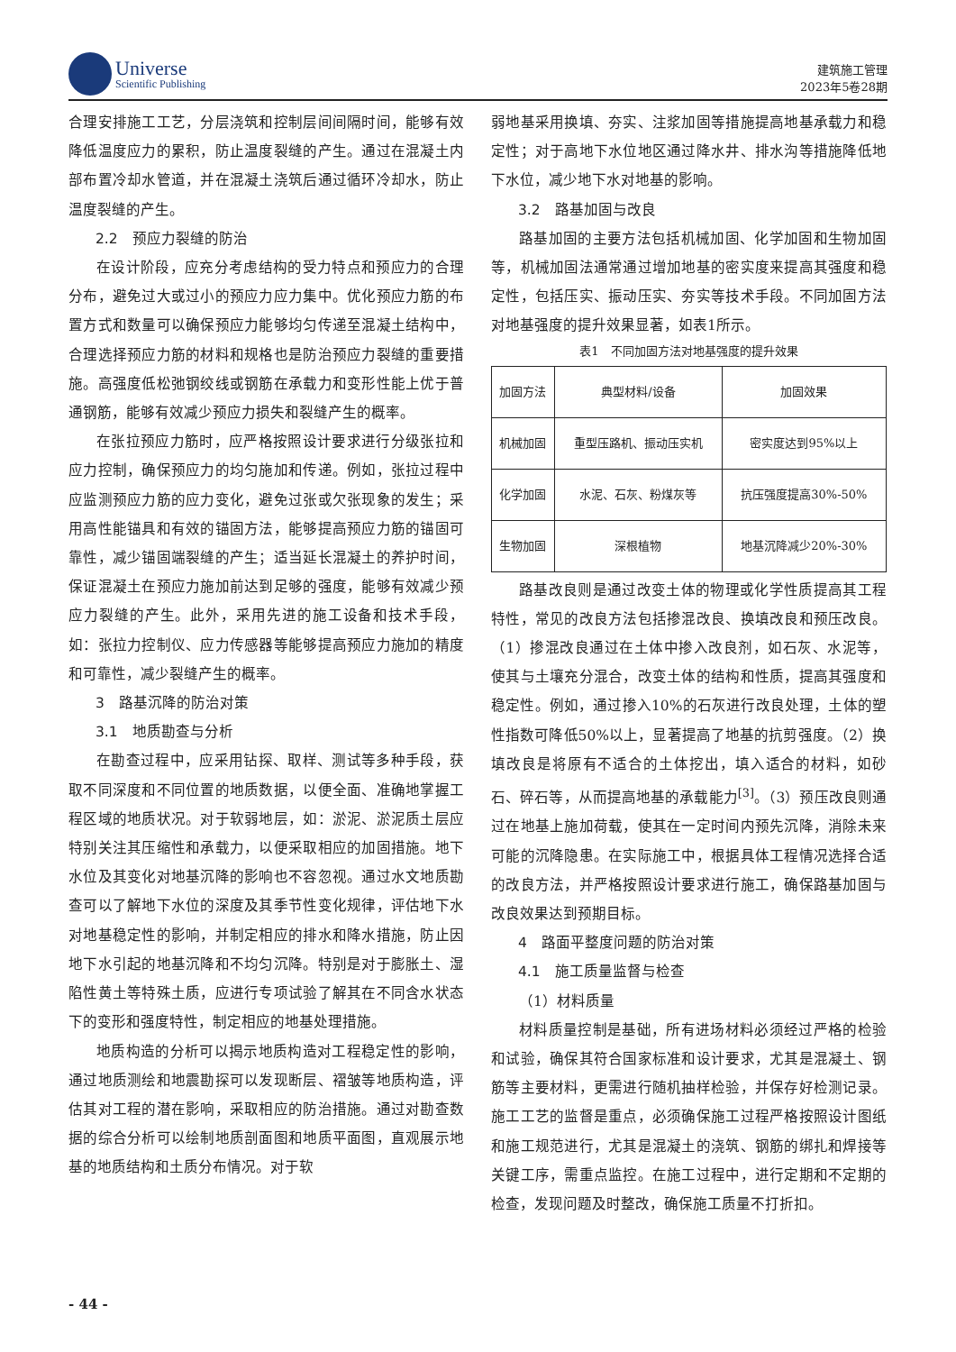Universe
Scientific Publishing
建筑施工管理
2023年5卷28期
合理安排施工工艺，分层浇筑和控制层间间隔时间，能够有效降低温度应力的累积，防止温度裂缝的产生。通过在混凝土内部布置冷却水管道，并在混凝土浇筑后通过循环冷却水，防止温度裂缝的产生。
2.2　预应力裂缝的防治
在设计阶段，应充分考虑结构的受力特点和预应力的合理分布，避免过大或过小的预应力应力集中。优化预应力筋的布置方式和数量可以确保预应力能够均匀传递至混凝土结构中，合理选择预应力筋的材料和规格也是防治预应力裂缝的重要措施。高强度低松弛钢绞线或钢筋在承载力和变形性能上优于普通钢筋，能够有效减少预应力损失和裂缝产生的概率。
在张拉预应力筋时，应严格按照设计要求进行分级张拉和应力控制，确保预应力的均匀施加和传递。例如，张拉过程中应监测预应力筋的应力变化，避免过张或欠张现象的发生；采用高性能锚具和有效的锚固方法，能够提高预应力筋的锚固可靠性，减少锚固端裂缝的产生；适当延长混凝土的养护时间，保证混凝土在预应力施加前达到足够的强度，能够有效减少预应力裂缝的产生。此外，采用先进的施工设备和技术手段，如：张拉力控制仪、应力传感器等能够提高预应力施加的精度和可靠性，减少裂缝产生的概率。
3　路基沉降的防治对策
3.1　地质勘查与分析
在勘查过程中，应采用钻探、取样、测试等多种手段，获取不同深度和不同位置的地质数据，以便全面、准确地掌握工程区域的地质状况。对于软弱地层，如：淤泥、淤泥质土层应特别关注其压缩性和承载力，以便采取相应的加固措施。地下水位及其变化对地基沉降的影响也不容忽视。通过水文地质勘查可以了解地下水位的深度及其季节性变化规律，评估地下水对地基稳定性的影响，并制定相应的排水和降水措施，防止因地下水引起的地基沉降和不均匀沉降。特别是对于膨胀土、湿陷性黄土等特殊土质，应进行专项试验了解其在不同含水状态下的变形和强度特性，制定相应的地基处理措施。
地质构造的分析可以揭示地质构造对工程稳定性的影响，通过地质测绘和地震勘探可以发现断层、褶皱等地质构造，评估其对工程的潜在影响，采取相应的防治措施。通过对勘查数据的综合分析可以绘制地质剖面图和地质平面图，直观展示地基的地质结构和土质分布情况。对于软
弱地基采用换填、夯实、注浆加固等措施提高地基承载力和稳定性；对于高地下水位地区通过降水井、排水沟等措施降低地下水位，减少地下水对地基的影响。
3.2　路基加固与改良
路基加固的主要方法包括机械加固、化学加固和生物加固等，机械加固法通常通过增加地基的密实度来提高其强度和稳定性，包括压实、振动压实、夯实等技术手段。不同加固方法对地基强度的提升效果显著，如表1所示。
表1　不同加固方法对地基强度的提升效果
| 加固方法 | 典型材料/设备 | 加固效果 |
| 机械加固 | 重型压路机、振动压实机 | 密实度达到95%以上 |
| 化学加固 | 水泥、石灰、粉煤灰等 | 抗压强度提高30%-50% |
| 生物加固 | 深根植物 | 地基沉降减少20%-30% |
路基改良则是通过改变土体的物理或化学性质提高其工程特性，常见的改良方法包括掺混改良、换填改良和预压改良。（1）掺混改良通过在土体中掺入改良剂，如石灰、水泥等，使其与土壤充分混合，改变土体的结构和性质，提高其强度和稳定性。例如，通过掺入10%的石灰进行改良处理，土体的塑性指数可降低50%以上，显著提高了地基的抗剪强度。（2）换填改良是将原有不适合的土体挖出，填入适合的材料，如砂石、碎石等，从而提高地基的承载能力<sup>[3]</sup>。（3）预压改良则通过在地基上施加荷载，使其在一定时间内预先沉降，消除未来可能的沉降隐患。在实际施工中，根据具体工程情况选择合适的改良方法，并严格按照设计要求进行施工，确保路基加固与改良效果达到预期目标。
4　路面平整度问题的防治对策
4.1　施工质量监督与检查
（1）材料质量
材料质量控制是基础，所有进场材料必须经过严格的检验和试验，确保其符合国家标准和设计要求，尤其是混凝土、钢筋等主要材料，更需进行随机抽样检验，并保存好检测记录。施工工艺的监督是重点，必须确保施工过程严格按照设计图纸和施工规范进行，尤其是混凝土的浇筑、钢筋的绑扎和焊接等关键工序，需重点监控。在施工过程中，进行定期和不定期的检查，发现问题及时整改，确保施工质量不打折扣。
- 44 -